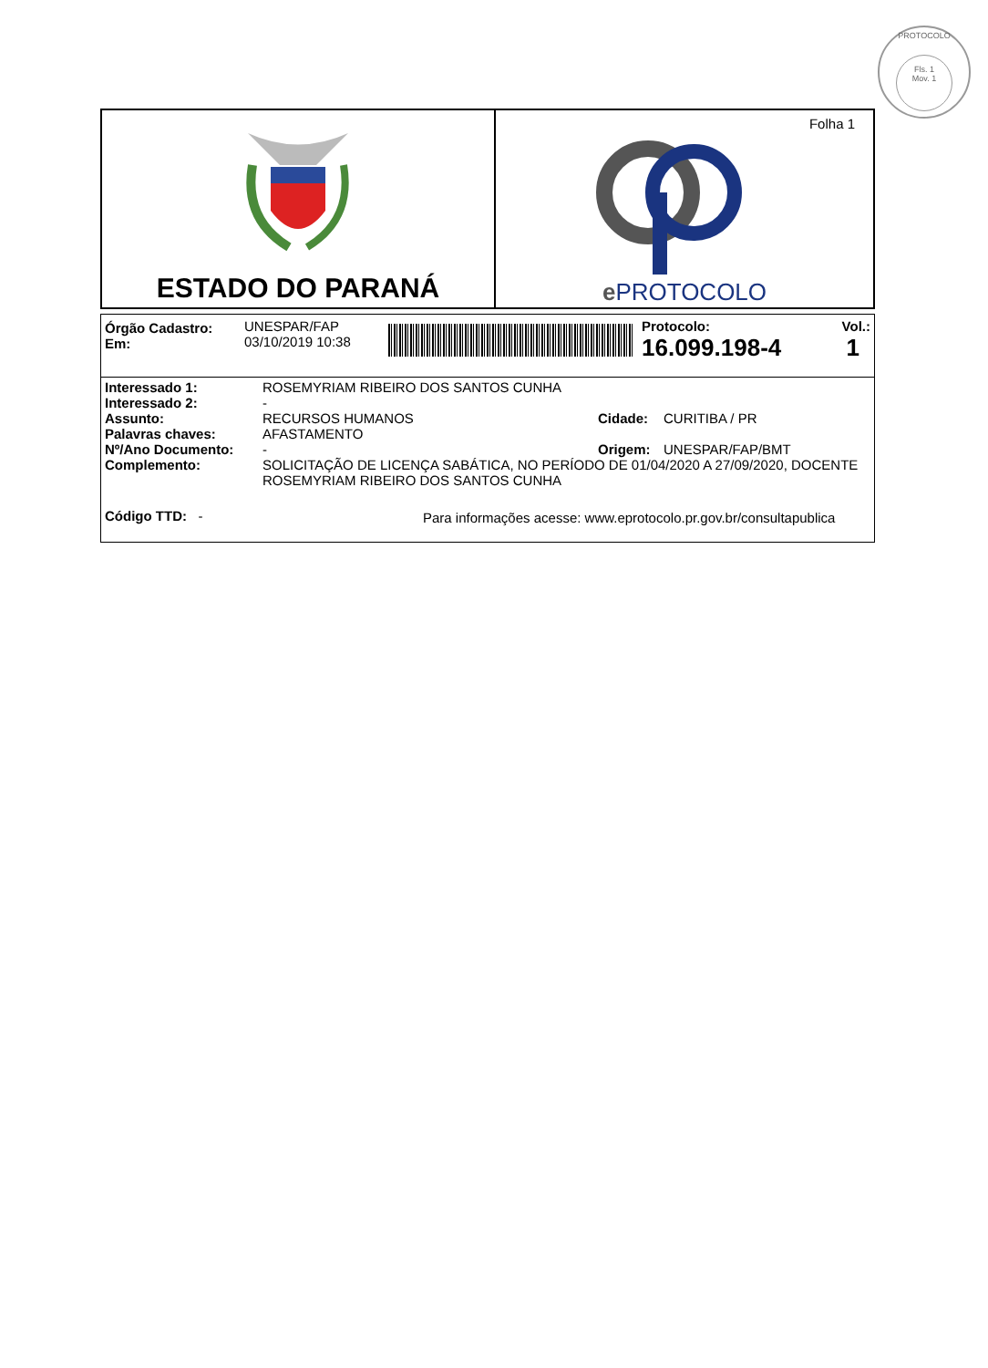PROTOCOLO
Fls. 1
Mov. 1
ESTADO DO PARANÁ
Folha 1
e PROTOCOLO
| Órgão Cadastro: Em: | UNESPAR/FAP 03/10/2019 10:38 | | Protocolo: 16.099.198-4 | Vol.: 1 |
| Interessado 1: | ROSEMYRIAM RIBEIRO DOS SANTOS CUNHA | | |
| Interessado 2: | - | | |
| Assunto: | RECURSOS HUMANOS | Cidade: | CURITIBA / PR |
| Palavras chaves: | AFASTAMENTO | | |
| Nº/Ano Documento: | - | Origem: | UNESPAR/FAP/BMT |
| Complemento: | SOLICITAÇÃO DE LICENÇA SABÁTICA, NO PERÍODO DE 01/04/2020 A 27/09/2020, DOCENTE ROSEMYRIAM RIBEIRO DOS SANTOS CUNHA | | |
| Código TTD: - | Para informações acesse: www.eprotocolo.pr.gov.br/consultapublica | | |